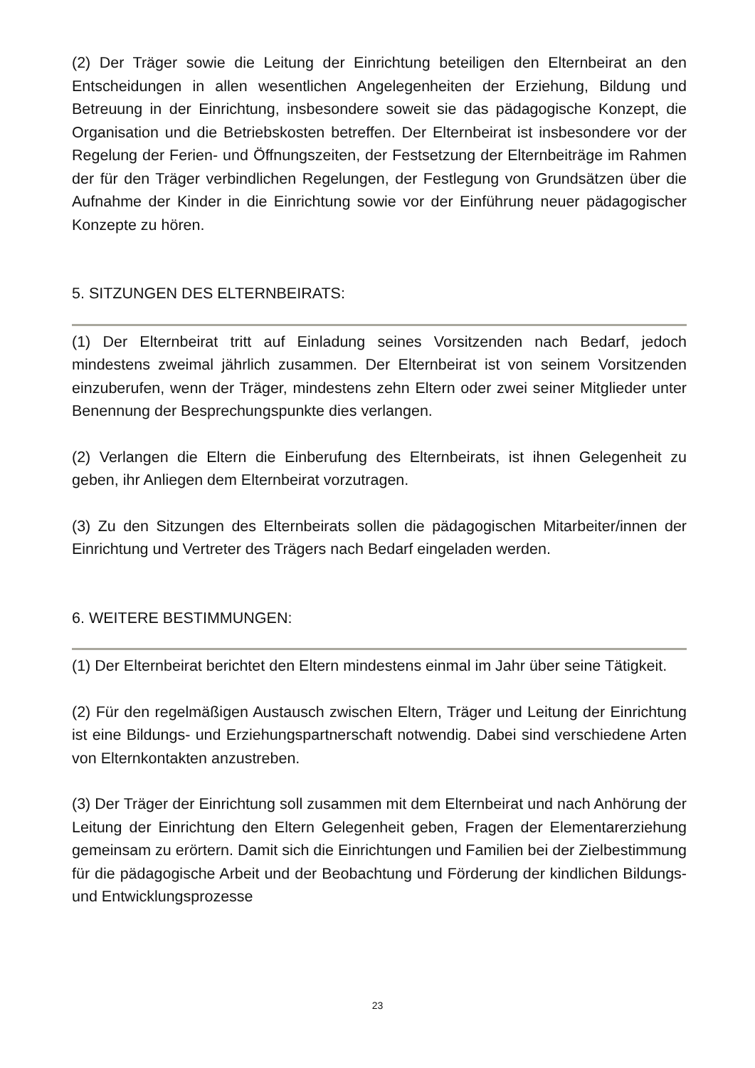(2) Der Träger sowie die Leitung der Einrichtung beteiligen den Elternbeirat an den Entscheidungen in allen wesentlichen Angelegenheiten der Erziehung, Bildung und Betreuung in der Einrichtung, insbesondere soweit sie das pädagogische Konzept, die Organisation und die Betriebskosten betreffen. Der Elternbeirat ist insbesondere vor der Regelung der Ferien- und Öffnungszeiten, der Festsetzung der Elternbeiträge im Rahmen der für den Träger verbindlichen Regelungen, der Festlegung von Grundsätzen über die Aufnahme der Kinder in die Einrichtung sowie vor der Einführung neuer pädagogischer Konzepte zu hören.
5. SITZUNGEN DES ELTERNBEIRATS:
(1) Der Elternbeirat tritt auf Einladung seines Vorsitzenden nach Bedarf, jedoch mindestens zweimal jährlich zusammen. Der Elternbeirat ist von seinem Vorsitzenden einzuberufen, wenn der Träger, mindestens zehn Eltern oder zwei seiner Mitglieder unter Benennung der Besprechungspunkte dies verlangen.
(2) Verlangen die Eltern die Einberufung des Elternbeirats, ist ihnen Gelegenheit zu geben, ihr Anliegen dem Elternbeirat vorzutragen.
(3) Zu den Sitzungen des Elternbeirats sollen die pädagogischen Mitarbeiter/innen der Einrichtung und Vertreter des Trägers nach Bedarf eingeladen werden.
6. WEITERE BESTIMMUNGEN:
(1) Der Elternbeirat berichtet den Eltern mindestens einmal im Jahr über seine Tätigkeit.
(2) Für den regelmäßigen Austausch zwischen Eltern, Träger und Leitung der Einrichtung ist eine Bildungs- und Erziehungspartnerschaft notwendig. Dabei sind verschiedene Arten von Elternkontakten anzustreben.
(3) Der Träger der Einrichtung soll zusammen mit dem Elternbeirat und nach Anhörung der Leitung der Einrichtung den Eltern Gelegenheit geben, Fragen der Elementarerziehung gemeinsam zu erörtern. Damit sich die Einrichtungen und Familien bei der Zielbestimmung für die pädagogische Arbeit und der Beobachtung und Förderung der kindlichen Bildungs- und Entwicklungsprozesse
23